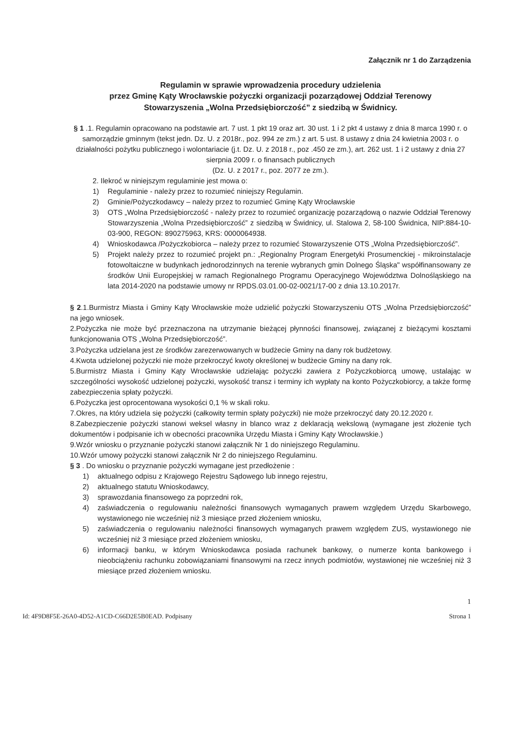Załącznik nr 1 do Zarządzenia
Regulamin w sprawie wprowadzenia procedury udzielenia
przez Gminę Kąty Wrocławskie pożyczki organizacji pozarządowej Oddział Terenowy
Stowarzyszenia „Wolna Przedsiębiorczość” z siedzibą w Świdnicy.
§ 1 .1. Regulamin opracowano na podstawie art. 7 ust. 1 pkt 19 oraz art. 30 ust. 1 i 2 pkt 4 ustawy z dnia 8 marca 1990 r. o samorządzie gminnym (tekst jedn. Dz. U. z 2018r., poz. 994 ze zm.) z art. 5 ust. 8 ustawy z dnia 24 kwietnia 2003 r. o działalności pożytku publicznego i wolontariacie (j.t. Dz. U. z 2018 r., poz .450 ze zm.), art. 262 ust. 1 i 2 ustawy z dnia 27 sierpnia 2009 r. o finansach publicznych
(Dz. U. z 2017 r., poz. 2077 ze zm.).
2. Ilekroć w niniejszym regulaminie jest mowa o:
1) Regulaminie - należy przez to rozumieć niniejszy Regulamin.
2) Gminie/Pożyczkodawcy – należy przez to rozumieć Gminę Kąty Wrocławskie
3) OTS „Wolna Przedsiębiorczość - należy przez to rozumieć organizację pozarządową o nazwie Oddział Terenowy Stowarzyszenia „Wolna Przedsiębiorczość” z siedzibą w Świdnicy, ul. Stalowa 2, 58-100 Świdnica, NIP:884-10-03-900, REGON: 890275963, KRS: 0000064938.
4) Wnioskodawca /Pożyczkobiorca – należy przez to rozumieć Stowarzyszenie OTS „Wolna Przedsiębiorczość”.
5) Projekt należy przez to rozumieć projekt pn.: „Regionalny Program Energetyki Prosumenckiej - mikroinstalacje fotowoltaiczne w budynkach jednorodzinnych na terenie wybranych gmin Dolnego Śląska" współfinansowany ze środków Unii Europejskiej w ramach Regionalnego Programu Operacyjnego Województwa Dolnośląskiego na lata 2014-2020 na podstawie umowy nr RPDS.03.01.00-02-0021/17-00 z dnia 13.10.2017r.
§ 2.1.Burmistrz Miasta i Gminy Kąty Wrocławskie może udzielić pożyczki Stowarzyszeniu OTS „Wolna Przedsiębiorczość” na jego wniosek.
2.Pożyczka nie może być przeznaczona na utrzymanie bieżącej płynności finansowej, związanej z bieżącymi kosztami funkcjonowania OTS „Wolna Przedsiębiorczość”.
3.Pożyczka udzielana jest ze środków zarezerwowanych w budżecie Gminy na dany rok budżetowy.
4.Kwota udzielonej pożyczki nie może przekroczyć kwoty określonej w budżecie Gminy na dany rok.
5.Burmistrz Miasta i Gminy Kąty Wrocławskie udzielając pożyczki zawiera z Pożyczkobiorcą umowę, ustalając w szczególności wysokość udzielonej pożyczki, wysokość transz i terminy ich wypłaty na konto Pożyczkobiorcy, a także formę zabezpieczenia spłaty pożyczki.
6.Pożyczka jest oprocentowana wysokości 0,1 % w skali roku.
7.Okres, na który udziela się pożyczki (całkowity termin spłaty pożyczki) nie może przekroczyć daty 20.12.2020 r.
8.Zabezpieczenie pożyczki stanowi weksel własny in blanco wraz z deklaracją wekslową (wymagane jest złożenie tych dokumentów i podpisanie ich w obecności pracownika Urzędu Miasta i Gminy Kąty Wrocławskie.)
9.Wzór wniosku o przyznanie pożyczki stanowi załącznik Nr 1 do niniejszego Regulaminu.
10.Wzór umowy pożyczki stanowi załącznik Nr 2 do niniejszego Regulaminu.
§ 3 . Do wniosku o przyznanie pożyczki wymagane jest przedłożenie :
1) aktualnego odpisu z Krajowego Rejestru Sądowego lub innego rejestru,
2) aktualnego statutu Wnioskodawcy,
3) sprawozdania finansowego za poprzedni rok,
4) zaświadczenia o regulowaniu należności finansowych wymaganych prawem względem Urzędu Skarbowego, wystawionego nie wcześniej niż 3 miesiące przed złożeniem wniosku,
5) zaświadczenia o regulowaniu należności finansowych wymaganych prawem względem ZUS, wystawionego nie wcześniej niż 3 miesiące przed złożeniem wniosku,
6) informacji banku, w którym Wnioskodawca posiada rachunek bankowy, o numerze konta bankowego i nieobciążeniu rachunku zobowiązaniami finansowymi na rzecz innych podmiotów, wystawionej nie wcześniej niż 3 miesiące przed złożeniem wniosku.
1
Id: 4F9D8F5E-26A0-4D52-A1CD-C66D2E5B0EAD. Podpisany Strona 1